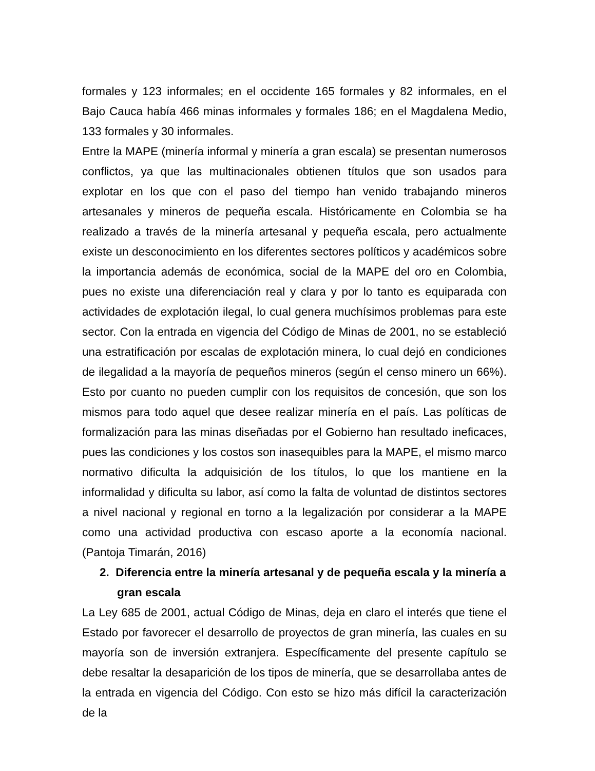formales y 123 informales; en el occidente 165 formales y 82 informales, en el Bajo Cauca había 466 minas informales y formales 186; en el Magdalena Medio, 133 formales y 30 informales.
Entre la MAPE (minería informal y minería a gran escala) se presentan numerosos conflictos, ya que las multinacionales obtienen títulos que son usados para explotar en los que con el paso del tiempo han venido trabajando mineros artesanales y mineros de pequeña escala. Históricamente en Colombia se ha realizado a través de la minería artesanal y pequeña escala, pero actualmente existe un desconocimiento en los diferentes sectores políticos y académicos sobre la importancia además de económica, social de la MAPE del oro en Colombia, pues no existe una diferenciación real y clara y por lo tanto es equiparada con actividades de explotación ilegal, lo cual genera muchísimos problemas para este sector. Con la entrada en vigencia del Código de Minas de 2001, no se estableció una estratificación por escalas de explotación minera, lo cual dejó en condiciones de ilegalidad a la mayoría de pequeños mineros (según el censo minero un 66%). Esto por cuanto no pueden cumplir con los requisitos de concesión, que son los mismos para todo aquel que desee realizar minería en el país. Las políticas de formalización para las minas diseñadas por el Gobierno han resultado ineficaces, pues las condiciones y los costos son inasequibles para la MAPE, el mismo marco normativo dificulta la adquisición de los títulos, lo que los mantiene en la informalidad y dificulta su labor, así como la falta de voluntad de distintos sectores a nivel nacional y regional en torno a la legalización por considerar a la MAPE como una actividad productiva con escaso aporte a la economía nacional. (Pantoja Timarán, 2016)
2. Diferencia entre la minería artesanal y de pequeña escala y la minería a gran escala
La Ley 685 de 2001, actual Código de Minas, deja en claro el interés que tiene el Estado por favorecer el desarrollo de proyectos de gran minería, las cuales en su mayoría son de inversión extranjera. Específicamente del presente capítulo se debe resaltar la desaparición de los tipos de minería, que se desarrollaba antes de la entrada en vigencia del Código. Con esto se hizo más difícil la caracterización de la